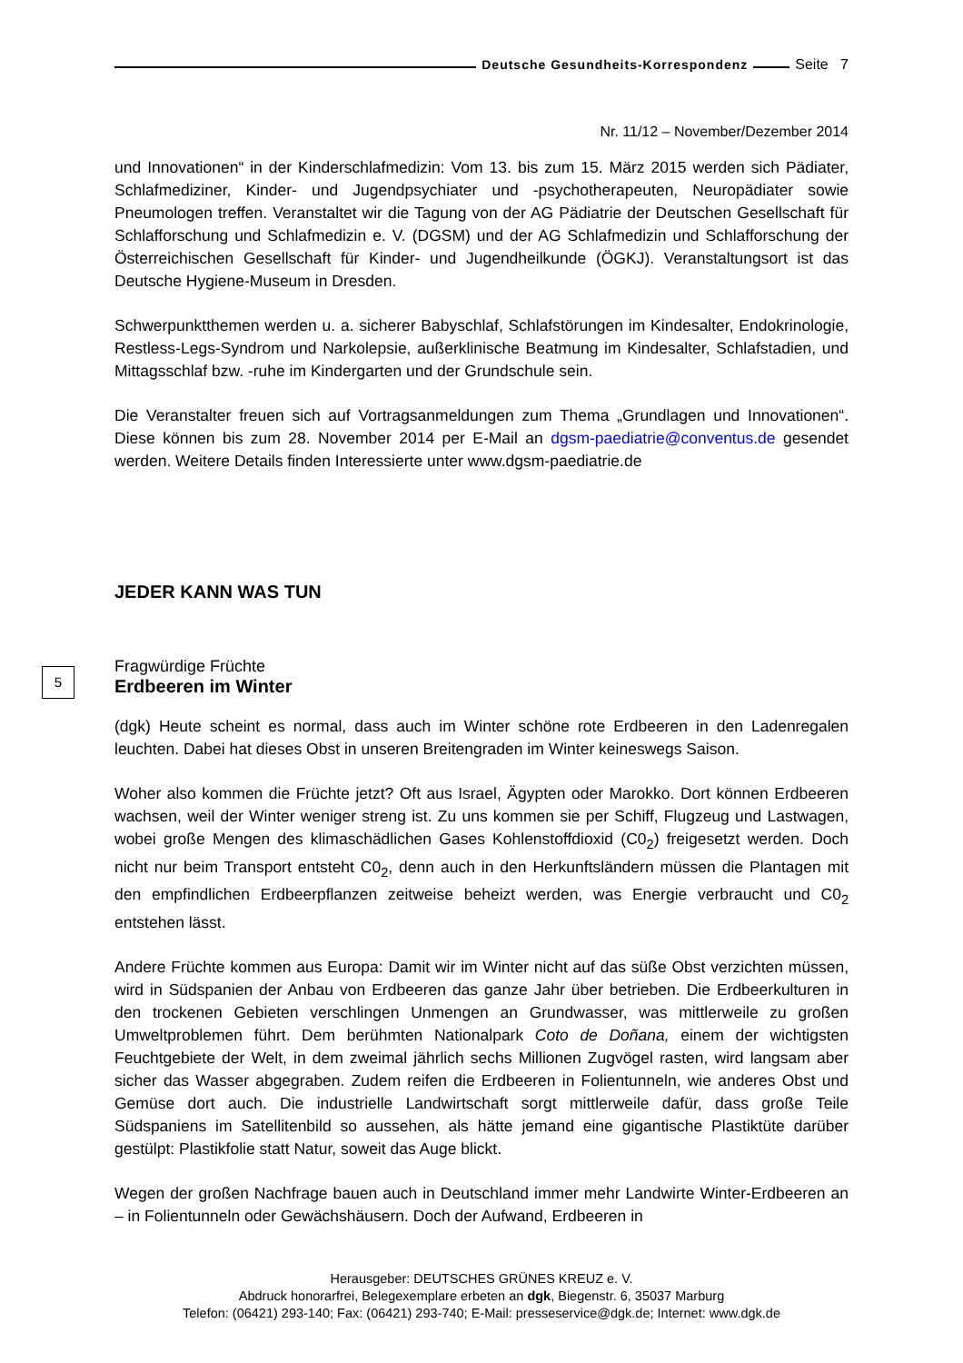Deutsche Gesundheits-Korrespondenz Seite 7
Nr. 11/12 – November/Dezember 2014
und Innovationen“ in der Kinderschlafmedizin: Vom 13. bis zum 15. März 2015 werden sich Pädiater, Schlafmediziner, Kinder- und Jugendpsychiater und -psychotherapeuten, Neuropädiater sowie Pneumologen treffen. Veranstaltet wir die Tagung von der AG Pädiatrie der Deutschen Gesellschaft für Schlafforschung und Schlafmedizin e. V. (DGSM) und der AG Schlafmedizin und Schlafforschung der Österreichischen Gesellschaft für Kinder- und Jugendheilkunde (ÖGKJ). Veranstaltungsort ist das Deutsche Hygiene-Museum in Dresden.
Schwerpunktthemen werden u. a. sicherer Babyschlaf, Schlafstörungen im Kindesalter, Endokrinologie, Restless-Legs-Syndrom und Narkolepsie, außerklinische Beatmung im Kindesalter, Schlafstadien, und Mittagsschlaf bzw. -ruhe im Kindergarten und der Grundschule sein.
Die Veranstalter freuen sich auf Vortragsanmeldungen zum Thema „Grundlagen und Innovationen“. Diese können bis zum 28. November 2014 per E-Mail an dgsm-paediatrie@conventus.de gesendet werden. Weitere Details finden Interessierte unter www.dgsm-paediatrie.de
JEDER KANN WAS TUN
5 Fragwürdige Früchte
Erdbeeren im Winter
(dgk) Heute scheint es normal, dass auch im Winter schöne rote Erdbeeren in den Ladenregalen leuchten. Dabei hat dieses Obst in unseren Breitengraden im Winter keineswegs Saison.
Woher also kommen die Früchte jetzt? Oft aus Israel, Ägypten oder Marokko. Dort können Erdbeeren wachsen, weil der Winter weniger streng ist. Zu uns kommen sie per Schiff, Flugzeug und Lastwagen, wobei große Mengen des klimaschädlichen Gases Kohlenstoffdioxid (C0<sub>2</sub>) freigesetzt werden. Doch nicht nur beim Transport entsteht C0<sub>2</sub>, denn auch in den Herkunftsländern müssen die Plantagen mit den empfindlichen Erdbeerpflanzen zeitweise beheizt werden, was Energie verbraucht und C0<sub>2</sub> entstehen lässt.
Andere Früchte kommen aus Europa: Damit wir im Winter nicht auf das süße Obst verzichten müssen, wird in Südspanien der Anbau von Erdbeeren das ganze Jahr über betrieben. Die Erdbeerkulturen in den trockenen Gebieten verschlingen Unmengen an Grundwasser, was mittlerweile zu großen Umweltproblemen führt. Dem berühmten Nationalpark Coto de Doñana, einem der wichtigsten Feuchtgebiete der Welt, in dem zweimal jährlich sechs Millionen Zugvögel rasten, wird langsam aber sicher das Wasser abgegraben. Zudem reifen die Erdbeeren in Folientunneln, wie anderes Obst und Gemüse dort auch. Die industrielle Landwirtschaft sorgt mittlerweile dafür, dass große Teile Südspaniens im Satellitenbild so aussehen, als hätte jemand eine gigantische Plastiktüte darüber gestülpt: Plastikfolie statt Natur, soweit das Auge blickt.
Wegen der großen Nachfrage bauen auch in Deutschland immer mehr Landwirte Winter-Erdbeeren an – in Folientunneln oder Gewächshäusern. Doch der Aufwand, Erdbeeren in
Herausgeber: DEUTSCHES GRÜNES KREUZ e. V.
Abdruck honorarfrei, Belegexemplare erbeten an dgk, Biegenstr. 6, 35037 Marburg
Telefon: (06421) 293-140; Fax: (06421) 293-740; E-Mail: presseservice@dgk.de; Internet: www.dgk.de